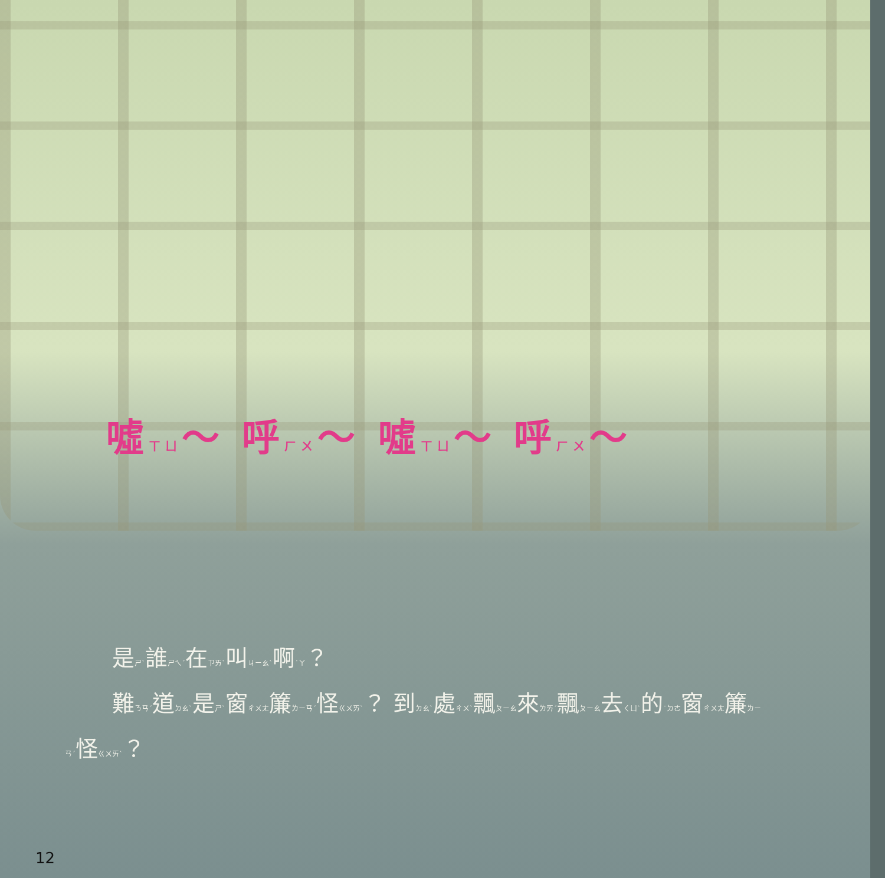噓ㄒㄩ～ 呼ㄏㄨ～ 噓ㄒㄩ～ 呼ㄏㄨ～
是ㄕˋ誰ㄕㄟˊ在ㄗㄞˋ叫ㄐㄧㄠˋ啊˙ㄚ？
難ㄋㄢˊ道ㄉㄠˋ是ㄕˋ窗ㄔㄨㄤ簾ㄌㄧㄢˊ怪ㄍㄨㄞˋ？ 到ㄉㄠˋ處ㄔㄨˋ飄ㄆㄧㄠ來ㄌㄞˊ飄ㄆㄧㄠ去ㄑㄩˋ的˙ㄉㄜ窗ㄔㄨㄤ簾ㄌㄧㄢˊ怪ㄍㄨㄞˋ？
12